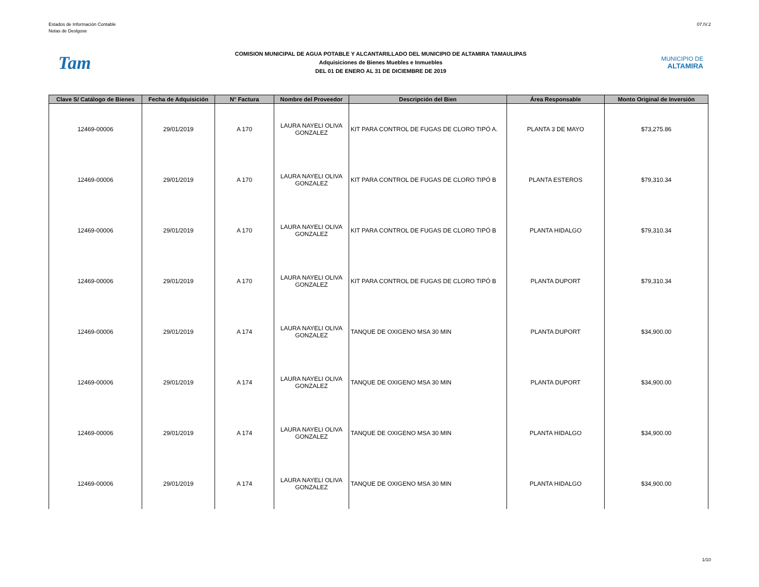Estados de Información Contable
Notas de Deslgose
07.IV.2
Tam
COMISION MUNICIPAL DE AGUA POTABLE Y ALCANTARILLADO DEL MUNICIPIO DE ALTAMIRA TAMAULIPAS
Adquisiciones de Bienes Muebles e Inmuebles
DEL 01 DE ENERO AL 31 DE DICIEMBRE DE 2019
MUNICIPIO DE
ALTAMIRA
| Clave S/ Catálogo de Bienes | Fecha de Adquisición | N° Factura | Nombre del Proveedor | Descripción del Bien | Área Responsable | Monto Original de Inversión |
| --- | --- | --- | --- | --- | --- | --- |
| 12469-00006 | 29/01/2019 | A 170 | LAURA NAYELI OLIVA GONZALEZ | KIT PARA CONTROL DE FUGAS DE CLORO TIPÓ A. | PLANTA 3 DE MAYO | $ 73,275.86 |
| 12469-00006 | 29/01/2019 | A 170 | LAURA NAYELI OLIVA GONZALEZ | KIT PARA CONTROL DE FUGAS DE CLORO TIPÓ B | PLANTA ESTEROS | $ 79,310.34 |
| 12469-00006 | 29/01/2019 | A 170 | LAURA NAYELI OLIVA GONZALEZ | KIT PARA CONTROL DE FUGAS DE CLORO TIPÓ B | PLANTA HIDALGO | $ 79,310.34 |
| 12469-00006 | 29/01/2019 | A 170 | LAURA NAYELI OLIVA GONZALEZ | KIT PARA CONTROL DE FUGAS DE CLORO TIPÓ B | PLANTA DUPORT | $ 79,310.34 |
| 12469-00006 | 29/01/2019 | A 174 | LAURA NAYELI OLIVA GONZALEZ | TANQUE DE OXIGENO MSA 30 MIN | PLANTA DUPORT | $ 34,900.00 |
| 12469-00006 | 29/01/2019 | A 174 | LAURA NAYELI OLIVA GONZALEZ | TANQUE DE OXIGENO MSA 30 MIN | PLANTA DUPORT | $ 34,900.00 |
| 12469-00006 | 29/01/2019 | A 174 | LAURA NAYELI OLIVA GONZALEZ | TANQUE DE OXIGENO MSA 30 MIN | PLANTA HIDALGO | $ 34,900.00 |
| 12469-00006 | 29/01/2019 | A 174 | LAURA NAYELI OLIVA GONZALEZ | TANQUE DE OXIGENO MSA 30 MIN | PLANTA HIDALGO | $ 34,900.00 |
1/10